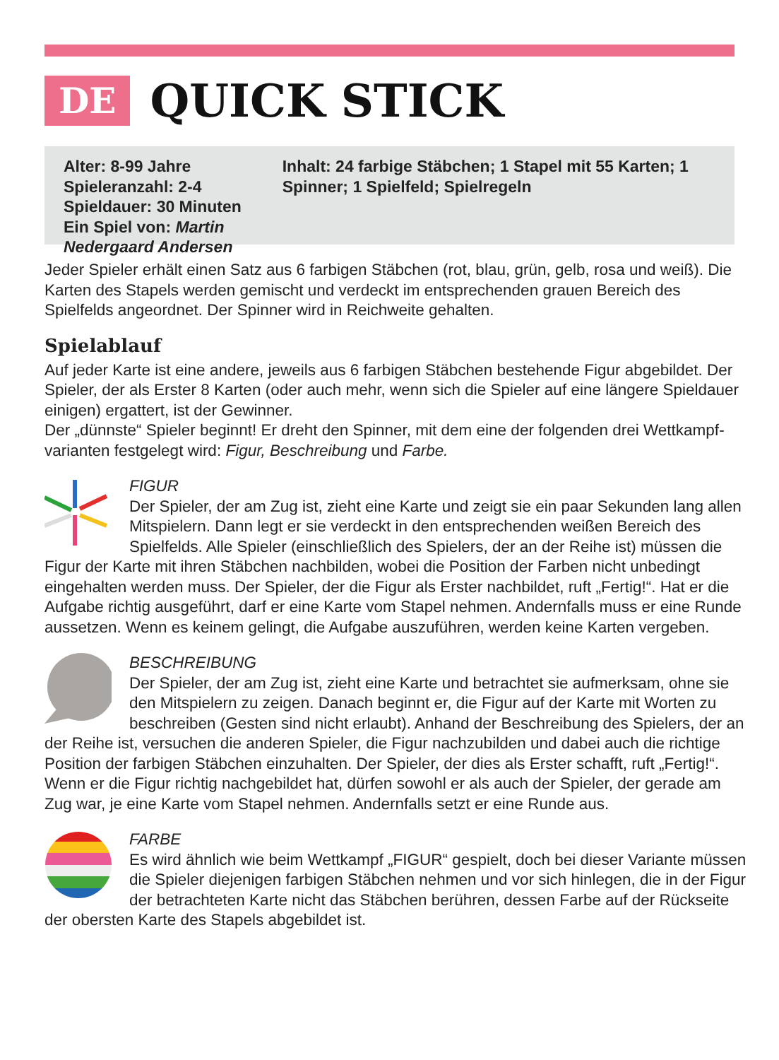DE
QUICK STICK
Alter: 8-99 Jahre
Spieleranzahl: 2-4
Spieldauer: 30 Minuten
Ein Spiel von: Martin Nedergaard Andersen
Inhalt: 24 farbige Stäbchen; 1 Stapel mit 55 Karten; 1 Spinner; 1 Spielfeld; Spielregeln
Jeder Spieler erhält einen Satz aus 6 farbigen Stäbchen (rot, blau, grün, gelb, rosa und weiß). Die Karten des Stapels werden gemischt und verdeckt im entsprechenden grauen Bereich des Spielfelds angeordnet. Der Spinner wird in Reichweite gehalten.
Spielablauf
Auf jeder Karte ist eine andere, jeweils aus 6 farbigen Stäbchen bestehende Figur abgebildet. Der Spieler, der als Erster 8 Karten (oder auch mehr, wenn sich die Spieler auf eine längere Spieldauer einigen) ergattert, ist der Gewinner.
Der „dünnste“ Spieler beginnt! Er dreht den Spinner, mit dem eine der folgenden drei Wettkampf­varianten festgelegt wird: Figur, Beschreibung und Farbe.
FIGUR
Der Spieler, der am Zug ist, zieht eine Karte und zeigt sie ein paar Sekunden lang allen Mitspielern. Dann legt er sie verdeckt in den entsprechenden weißen Bereich des Spielfelds. Alle Spieler (einschließlich des Spielers, der an der Reihe ist) müssen die Figur der Karte mit ihren Stäbchen nachbilden, wobei die Position der Farben nicht unbedingt eingehalten werden muss. Der Spieler, der die Figur als Erster nachbildet, ruft „Fertig!“. Hat er die Aufgabe richtig ausgeführt, darf er eine Karte vom Stapel nehmen. Andernfalls muss er eine Runde aussetzen. Wenn es keinem gelingt, die Aufgabe auszuführen, werden keine Karten vergeben.
BESCHREIBUNG
Der Spieler, der am Zug ist, zieht eine Karte und betrachtet sie aufmerksam, ohne sie den Mitspielern zu zeigen. Danach beginnt er, die Figur auf der Karte mit Worten zu beschreiben (Gesten sind nicht erlaubt). Anhand der Beschreibung des Spielers, der an der Reihe ist, versuchen die anderen Spieler, die Figur nachzubilden und dabei auch die richtige Position der farbigen Stäbchen einzuhalten. Der Spieler, der dies als Erster schafft, ruft „Fertig!“. Wenn er die Figur richtig nachgebildet hat, dürfen sowohl er als auch der Spieler, der gerade am Zug war, je eine Karte vom Stapel nehmen. Andernfalls setzt er eine Runde aus.
FARBE
Es wird ähnlich wie beim Wettkampf „FIGUR“ gespielt, doch bei dieser Variante müssen die Spieler diejenigen farbigen Stäbchen nehmen und vor sich hinlegen, die in der Figur der betrachteten Karte nicht das Stäbchen berühren, dessen Farbe auf der Rückseite der obersten Karte des Stapels abgebildet ist.